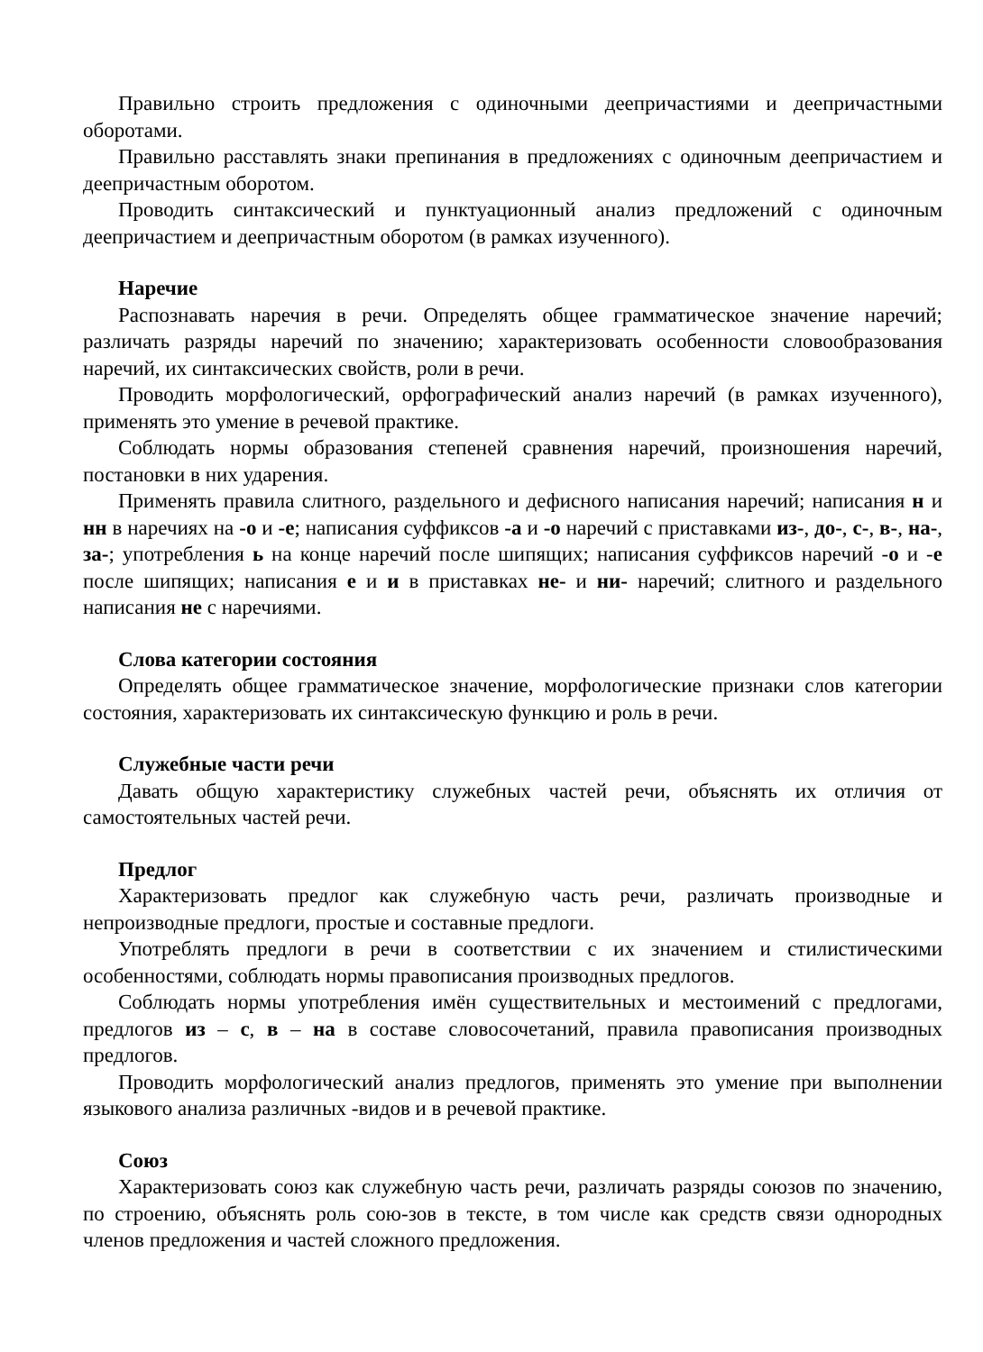Правильно строить предложения с одиночными деепричастиями и деепричастными оборотами.
Правильно расставлять знаки препинания в предложениях с одиночным деепричастием и деепричастным оборотом.
Проводить синтаксический и пунктуационный анализ предложений с одиночным деепричастием и деепричастным оборотом (в рамках изученного).
Наречие
Распознавать наречия в речи. Определять общее грамматическое значение наречий; различать разряды наречий по значению; характеризовать особенности словообразования наречий, их синтаксических свойств, роли в речи.
Проводить морфологический, орфографический анализ наречий (в рамках изученного), применять это умение в речевой практике.
Соблюдать нормы образования степеней сравнения наречий, произношения наречий, постановки в них ударения.
Применять правила слитного, раздельного и дефисного написания наречий; написания н и нн в наречиях на -о и -е; написания суффиксов -а и -о наречий с приставками из-, до-, с-, в-, на-, за-; употребления ь на конце наречий после шипящих; написания суффиксов наречий -о и -е после шипящих; написания е и и в приставках не- и ни- наречий; слитного и раздельного написания не с наречиями.
Слова категории состояния
Определять общее грамматическое значение, морфологические признаки слов категории состояния, характеризовать их синтаксическую функцию и роль в речи.
Служебные части речи
Давать общую характеристику служебных частей речи, объяснять их отличия от самостоятельных частей речи.
Предлог
Характеризовать предлог как служебную часть речи, различать производные и непроизводные предлоги, простые и составные предлоги.
Употреблять предлоги в речи в соответствии с их значением и стилистическими особенностями, соблюдать нормы правописания производных предлогов.
Соблюдать нормы употребления имён существительных и местоимений с предлогами, предлогов из – с, в – на в составе словосочетаний, правила правописания производных предлогов.
Проводить морфологический анализ предлогов, применять это умение при выполнении языкового анализа различных -видов и в речевой практике.
Союз
Характеризовать союз как служебную часть речи, различать разряды союзов по значению, по строению, объяснять роль сою-зов в тексте, в том числе как средств связи однородных членов предложения и частей сложного предложения.